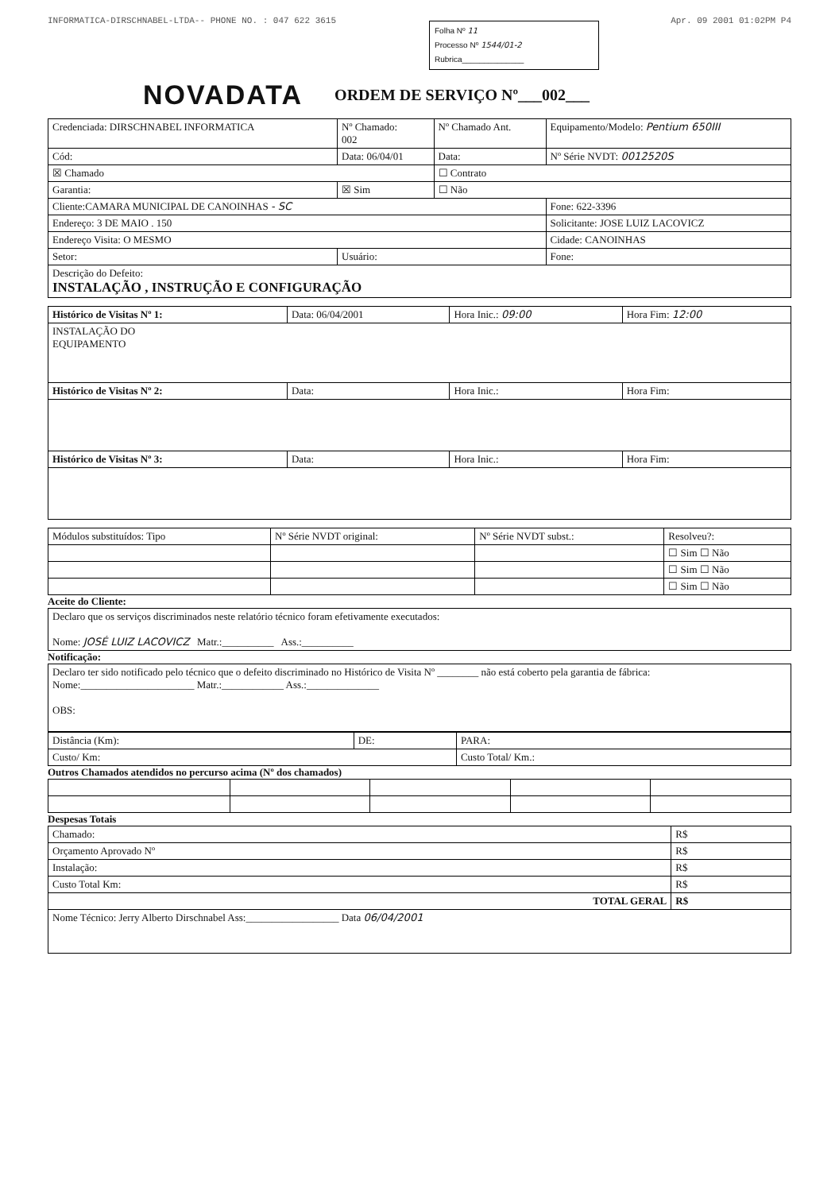INFORMATICA-DIRSCHNABEL-LTDA-- PHONE NO. : 047 622 3615 Apr. 09 2001 01:02PM P4
Folha Nº 11
Processo Nº 1544/01-2
Rubrica______________
NOVADATA ORDEM DE SERVIÇO Nº___002___
| Credenciada: DIRSCHNABEL INFORMATICA | Nº Chamado: 002 | Nº Chamado Ant. | Equipamento/Modelo: Pentium 650III |
| Cód: | Data: 06/04/01 | Data: | Nº Série NVDT: 0012520S |
| ☒ Chamado | | ☐ Contrato | |
| Garantia: | ☒ Sim | ☐ Não | |
| Cliente:CAMARA MUNICIPAL DE CANOINHAS - SC | | | Fone: 622-3396 |
| Endereço: 3 DE MAIO . 150 | | | Solicitante: JOSE LUIZ LACOVICZ |
| Endereço Visita: O MESMO | | | Cidade: CANOINHAS |
| Setor: | Usuário: | | Fone: |
| Descrição do Defeito: INSTALAÇÃO , INSTRUÇÃO E CONFIGURAÇÃO | | | |
| Histórico de Visitas Nº 1: | Data: 06/04/2001 | Hora Inic.: 09:00 | Hora Fim: 12:00 |
| INSTALAÇÃO DO EQUIPAMENTO | | | |
| Histórico de Visitas Nº 2: | Data: | Hora Inic.: | Hora Fim: |
| Histórico de Visitas Nº 3: | Data: | Hora Inic.: | Hora Fim: |
| Módulos substituídos: Tipo | Nº Série NVDT original: | Nº Série NVDT subst.: | Resolveu?: |
| --- | --- | --- | --- |
| | | | ☐ Sim ☐ Não |
| | | | ☐ Sim ☐ Não |
| | | | ☐ Sim ☐ Não |
Aceite do Cliente:
| Declaro que os serviços discriminados neste relatório técnico foram efetivamente executados: Nome: JOSÉ LUIZ LACOVICZ Matr.:__________ Ass.:__________ |
Notificação:
| Declaro ter sido notificado pelo técnico que o defeito discriminado no Histórico de Visita Nº ________ não está coberto pela garantia de fábrica: Nome:______________________ Matr.:____________ Ass.:______________ OBS: |
| Distância (Km): | DE: | PARA: |
| Custo/ Km: | | Custo Total/ Km.: |
Outros Chamados atendidos no percurso acima (Nº dos chamados)
Despesas Totais
| Chamado: | R$ |
| Orçamento Aprovado Nº | R$ |
| Instalação: | R$ |
| Custo Total Km: | R$ |
| TOTAL GERAL | R$ |
| Nome Técnico: Jerry Alberto Dirschnabel Ass:__________________ Data 06/04/2001 | |